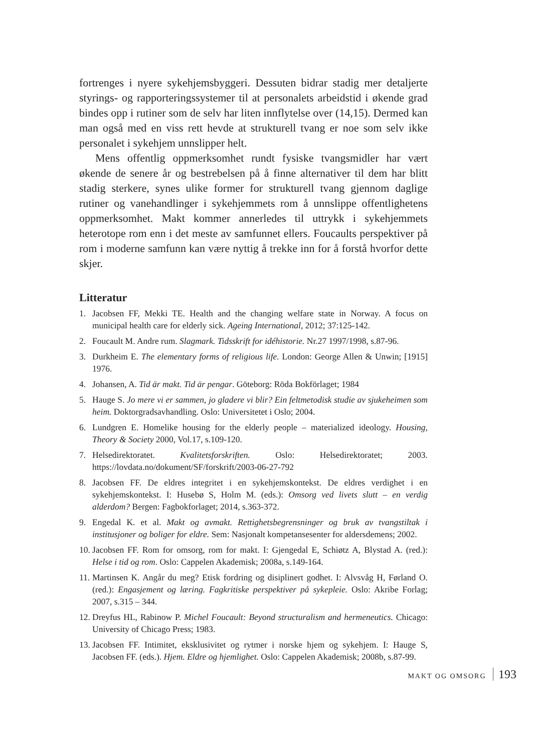fortrenges i nyere sykehjemsbyggeri. Dessuten bidrar stadig mer detaljerte styrings- og rapporteringssystemer til at personalets arbeidstid i økende grad bindes opp i rutiner som de selv har liten innflytelse over (14,15). Dermed kan man også med en viss rett hevde at strukturell tvang er noe som selv ikke personalet i sykehjem unnslipper helt.
Mens offentlig oppmerksomhet rundt fysiske tvangsmidler har vært økende de senere år og bestrebelsen på å finne alternativer til dem har blitt stadig sterkere, synes ulike former for strukturell tvang gjennom daglige rutiner og vanehandlinger i sykehjemmets rom å unnslippe offentlighetens oppmerksomhet. Makt kommer annerledes til uttrykk i sykehjemmets heterotope rom enn i det meste av samfunnet ellers. Foucaults perspektiver på rom i moderne samfunn kan være nyttig å trekke inn for å forstå hvorfor dette skjer.
Litteratur
1. Jacobsen FF, Mekki TE. Health and the changing welfare state in Norway. A focus on municipal health care for elderly sick. Ageing International, 2012; 37:125-142.
2. Foucault M. Andre rum. Slagmark. Tidsskrift for idéhistorie. Nr.27 1997/1998, s.87-96.
3. Durkheim E. The elementary forms of religious life. London: George Allen & Unwin; [1915] 1976.
4. Johansen, A. Tid är makt. Tid är pengar. Göteborg: Röda Bokförlaget; 1984
5. Hauge S. Jo mere vi er sammen, jo gladere vi blir? Ein feltmetodisk studie av sjukeheimen som heim. Doktorgradsavhandling. Oslo: Universitetet i Oslo; 2004.
6. Lundgren E. Homelike housing for the elderly people – materialized ideology. Housing, Theory & Society 2000, Vol.17, s.109-120.
7. Helsedirektoratet. Kvalitetsforskriften. Oslo: Helsedirektoratet; 2003. https://lovdata.no/dokument/SF/forskrift/2003-06-27-792
8. Jacobsen FF. De eldres integritet i en sykehjemskontekst. De eldres verdighet i en sykehjemskontekst. I: Husebø S, Holm M. (eds.): Omsorg ved livets slutt – en verdig alderdom? Bergen: Fagbokforlaget; 2014, s.363-372.
9. Engedal K. et al. Makt og avmakt. Rettighetsbegrensninger og bruk av tvangstiltak i institusjoner og boliger for eldre. Sem: Nasjonalt kompetansesenter for aldersdemens; 2002.
10. Jacobsen FF. Rom for omsorg, rom for makt. I: Gjengedal E, Schiøtz A, Blystad A. (red.): Helse i tid og rom. Oslo: Cappelen Akademisk; 2008a, s.149-164.
11. Martinsen K. Angår du meg? Etisk fordring og disiplinert godhet. I: Alvsvåg H, Førland O. (red.): Engasjement og læring. Fagkritiske perspektiver på sykepleie. Oslo: Akribe Forlag; 2007, s.315 – 344.
12. Dreyfus HL, Rabinow P. Michel Foucault: Beyond structuralism and hermeneutics. Chicago: University of Chicago Press; 1983.
13. Jacobsen FF. Intimitet, eksklusivitet og rytmer i norske hjem og sykehjem. I: Hauge S, Jacobsen FF. (eds.). Hjem. Eldre og hjemlighet. Oslo: Cappelen Akademisk; 2008b, s.87-99.
MAKT OG OMSORG 193